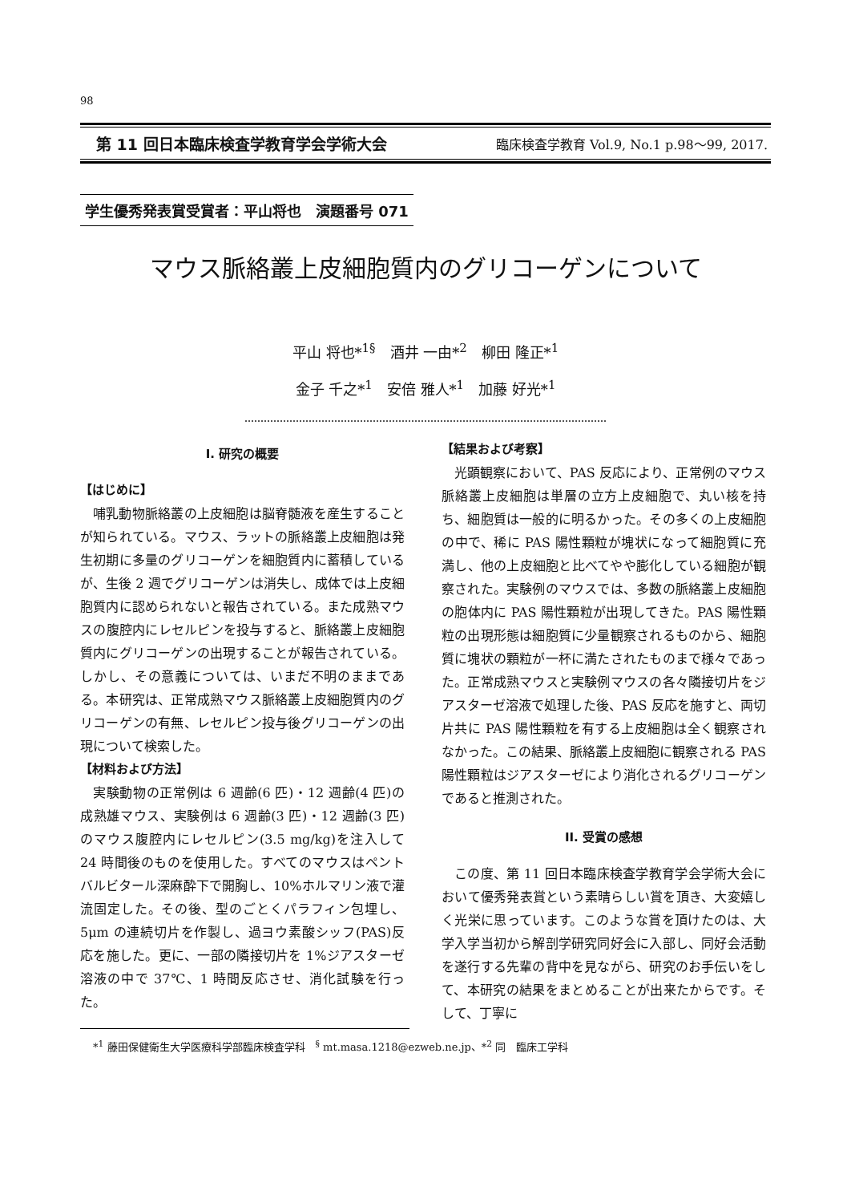98
第 11 回日本臨床検査学教育学会学術大会 臨床検査学教育 Vol.9, No.1 p.98～99, 2017.
学生優秀発表賞受賞者：平山将也　演題番号 071
マウス脈絡叢上皮細胞質内のグリコーゲンについて
平山 将也*<sup>1§</sup>　酒井 一由*<sup>2</sup>　柳田 隆正*<sup>1</sup>
金子 千之*<sup>1</sup>　安倍 雅人*<sup>1</sup>　加藤 好光*<sup>1</sup>
I. 研究の概要
【はじめに】
哺乳動物脈絡叢の上皮細胞は脳脊髄液を産生することが知られている。マウス、ラットの脈絡叢上皮細胞は発生初期に多量のグリコーゲンを細胞質内に蓄積しているが、生後 2 週でグリコーゲンは消失し、成体では上皮細胞質内に認められないと報告されている。また成熟マウスの腹腔内にレセルピンを投与すると、脈絡叢上皮細胞質内にグリコーゲンの出現することが報告されている。しかし、その意義については、いまだ不明のままである。本研究は、正常成熟マウス脈絡叢上皮細胞質内のグリコーゲンの有無、レセルピン投与後グリコーゲンの出現について検索した。
【材料および方法】
実験動物の正常例は 6 週齢(6 匹)・12 週齢(4 匹)の成熟雄マウス、実験例は 6 週齢(3 匹)・12 週齢(3 匹)のマウス腹腔内にレセルピン(3.5 mg/kg)を注入して 24 時間後のものを使用した。すべてのマウスはペントバルビタール深麻酔下で開胸し、10%ホルマリン液で灌流固定した。その後、型のごとくパラフィン包埋し、5μm の連続切片を作製し、過ヨウ素酸シッフ(PAS)反応を施した。更に、一部の隣接切片を 1%ジアスターゼ溶液の中で 37℃、1 時間反応させ、消化試験を行った。
*<sup>1</sup> 藤田保健衛生大学医療科学部臨床検査学科　<sup>§</sup> mt.masa.1218@ezweb.ne.jp、*<sup>2</sup> 同　臨床工学科
【結果および考察】
光顕観察において、PAS 反応により、正常例のマウス脈絡叢上皮細胞は単層の立方上皮細胞で、丸い核を持ち、細胞質は一般的に明るかった。その多くの上皮細胞の中で、稀に PAS 陽性顆粒が塊状になって細胞質に充満し、他の上皮細胞と比べてやや膨化している細胞が観察された。実験例のマウスでは、多数の脈絡叢上皮細胞の胞体内に PAS 陽性顆粒が出現してきた。PAS 陽性顆粒の出現形態は細胞質に少量観察されるものから、細胞質に塊状の顆粒が一杯に満たされたものまで様々であった。正常成熟マウスと実験例マウスの各々隣接切片をジアスターゼ溶液で処理した後、PAS 反応を施すと、両切片共に PAS 陽性顆粒を有する上皮細胞は全く観察されなかった。この結果、脈絡叢上皮細胞に観察される PAS 陽性顆粒はジアスターゼにより消化されるグリコーゲンであると推測された。
II. 受賞の感想
この度、第 11 回日本臨床検査学教育学会学術大会において優秀発表賞という素晴らしい賞を頂き、大変嬉しく光栄に思っています。このような賞を頂けたのは、大学入学当初から解剖学研究同好会に入部し、同好会活動を遂行する先輩の背中を見ながら、研究のお手伝いをして、本研究の結果をまとめることが出来たからです。そして、丁寧に